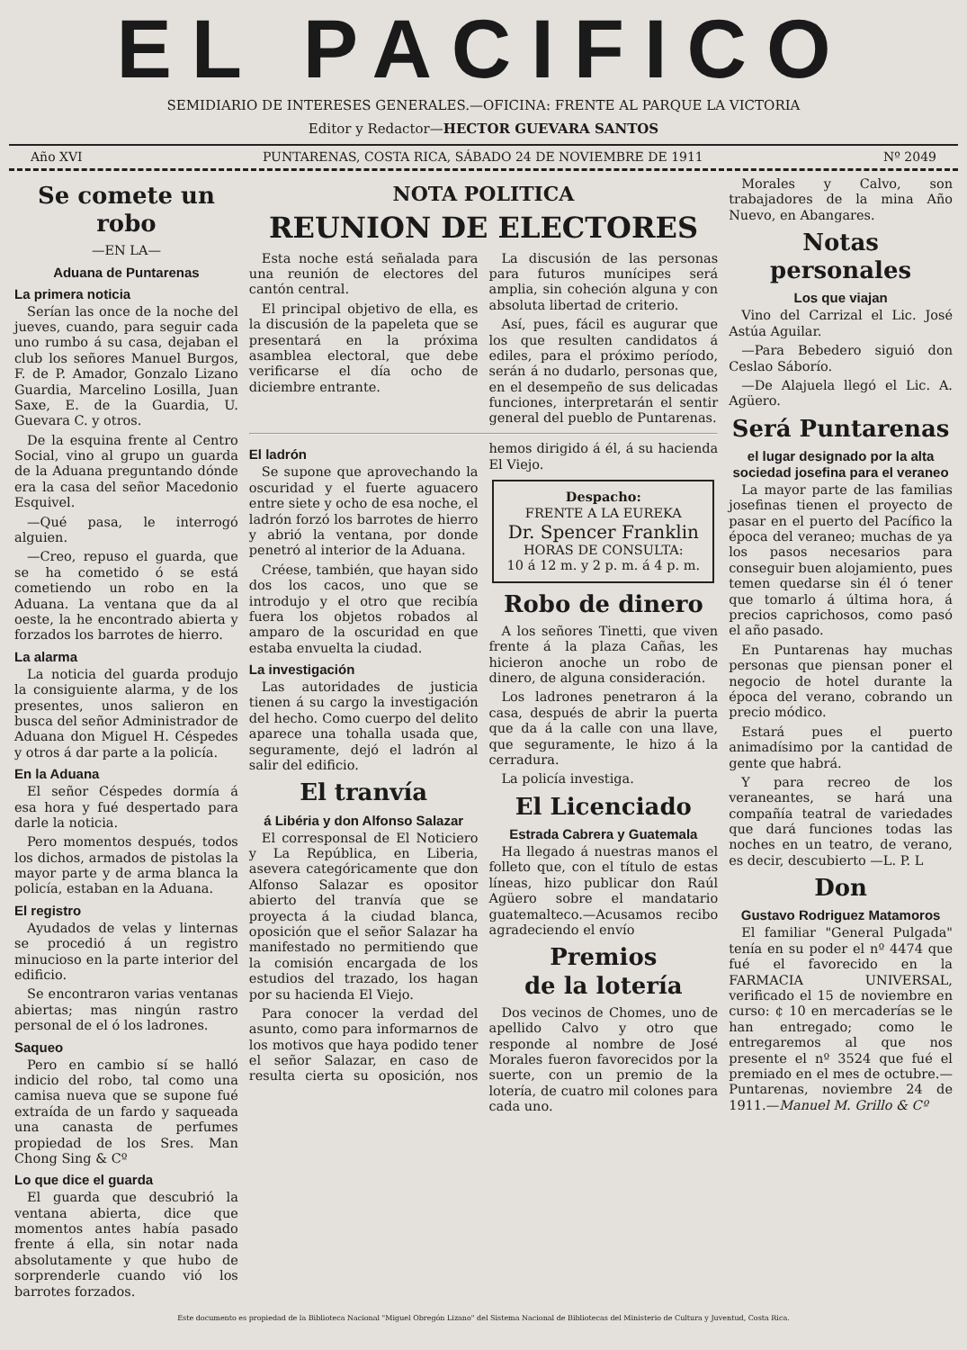EL PACIFICO
SEMIDIARIO DE INTERESES GENERALES.—OFICINA: FRENTE AL PARQUE LA VICTORIA
Editor y Redactor—HECTOR GUEVARA SANTOS
Año XVI PUNTARENAS, COSTA RICA, SÁBADO 24 DE NOVIEMBRE DE 1911 Nº 2049
Se comete un robo
—EN LA—
Aduana de Puntarenas
La primera noticia
Serían las once de la noche del jueves, cuando, para seguir cada uno rumbo á su casa, dejaban el club los señores Manuel Burgos, F. de P. Amador, Gonzalo Lizano Guardia, Marcelino Losilla, Juan Saxe, E. de la Guardia, U. Guevara C. y otros.
De la esquina frente al Centro Social, vino al grupo un guarda de la Aduana preguntando dónde era la casa del señor Macedonio Esquivel.
—Qué pasa, le interrogó alguien.
—Creo, repuso el guarda, que se ha cometido ó se está cometiendo un robo en la Aduana. La ventana que da al oeste, la he encontrado abierta y forzados los barrotes de hierro.
La alarma
La noticia del guarda produjo la consiguiente alarma, y de los presentes, unos salieron en busca del señor Administrador de Aduana don Miguel H. Céspedes y otros á dar parte a la policía.
En la Aduana
El señor Céspedes dormía á esa hora y fué despertado para darle la noticia.
Pero momentos después, todos los dichos, armados de pistolas la mayor parte y de arma blanca la policía, estaban en la Aduana.
El registro
Ayudados de velas y linternas se procedió á un registro minucioso en la parte interior del edificio.
Se encontraron varias ventanas abiertas; mas ningún rastro personal de el ó los ladrones.
Saqueo
Pero en cambio sí se halló indicio del robo, tal como una camisa nueva que se supone fué extraída de un fardo y saqueada una canasta de perfumes propiedad de los Sres. Man Chong Sing & Cº
Lo que dice el guarda
El guarda que descubrió la ventana abierta, dice que momentos antes había pasado frente á ella, sin notar nada absolutamente y que hubo de sorprenderle cuando vió los barrotes forzados.
NOTA POLITICA
REUNION DE ELECTORES
Esta noche está señalada para una reunión de electores del cantón central.
El principal objetivo de ella, es la discusión de la papeleta que se presentará en la próxima asamblea electoral, que debe verificarse el día ocho de diciembre entrante.
La discusión de las personas para futuros munícipes será amplia, sin coheción alguna y con absoluta libertad de criterio.
Así, pues, fácil es augurar que los que resulten candidatos á ediles, para el próximo período, serán á no dudarlo, personas que, en el desempeño de sus delicadas funciones, interpretarán el sentir general del pueblo de Puntarenas.
El ladrón
Se supone que aprovechando la oscuridad y el fuerte aguacero entre siete y ocho de esa noche, el ladrón forzó los barrotes de hierro y abrió la ventana, por donde penetró al interior de la Aduana.
Créese, también, que hayan sido dos los cacos, uno que se introdujo y el otro que recibía fuera los objetos robados al amparo de la oscuridad en que estaba envuelta la ciudad.
La investigación
Las autoridades de justicia tienen á su cargo la investigación del hecho. Como cuerpo del delito aparece una tohalla usada que, seguramente, dejó el ladrón al salir del edificio.
El tranvía
á Libéria y don Alfonso Salazar
El corresponsal de El Noticiero y La República, en Liberia, asevera categóricamente que don Alfonso Salazar es opositor abierto del tranvía que se proyecta á la ciudad blanca, oposición que el señor Salazar ha manifestado no permitiendo que la comisión encargada de los estudios del trazado, los hagan por su hacienda El Viejo.
Para conocer la verdad del asunto, como para informarnos de los motivos que haya podido tener el señor Salazar, en caso de resulta cierta su oposición, nos hemos dirigido á él, á su hacienda El Viejo.
Despacho:
FRENTE A LA EUREKA
Dr. Spencer Franklin
HORAS DE CONSULTA:
10 á 12 m. y 2 p. m. á 4 p. m.
Robo de dinero
A los señores Tinetti, que viven frente á la plaza Cañas, les hicieron anoche un robo de dinero, de alguna consideración.
Los ladrones penetraron á la casa, después de abrir la puerta que da á la calle con una llave, que seguramente, le hizo á la cerradura.
La policía investiga.
El Licenciado
Estrada Cabrera y Guatemala
Ha llegado á nuestras manos el folleto que, con el título de estas líneas, hizo publicar don Raúl Agüero sobre el mandatario guatemalteco.—Acusamos recibo agradeciendo el envío
Premios
de la lotería
Dos vecinos de Chomes, uno de apellido Calvo y otro que responde al nombre de José Morales fueron favorecidos por la suerte, con un premio de la lotería, de cuatro mil colones para cada uno.
Morales y Calvo, son trabajadores de la mina Año Nuevo, en Abangares.
Notas personales
Los que viajan
Vino del Carrizal el Lic. José Astúa Aguilar.
—Para Bebedero siguió don Ceslao Sáborío.
—De Alajuela llegó el Lic. A. Agüero.
Será Puntarenas
el lugar designado por la alta sociedad josefina para el veraneo
La mayor parte de las familias josefinas tienen el proyecto de pasar en el puerto del Pacífico la época del veraneo; muchas de ya los pasos necesarios para conseguir buen alojamiento, pues temen quedarse sin él ó tener que tomarlo á última hora, á precios caprichosos, como pasó el año pasado.
En Puntarenas hay muchas personas que piensan poner el negocio de hotel durante la época del verano, cobrando un precio módico.
Estará pues el puerto animadísimo por la cantidad de gente que habrá.
Y para recreo de los veraneantes, se hará una compañía teatral de variedades que dará funciones todas las noches en un teatro, de verano, es decir, descubierto —L. P. L
Don
Gustavo Rodriguez Matamoros
El familiar "General Pulgada" tenía en su poder el nº 4474 que fué el favorecido en la FARMACIA UNIVERSAL, verificado el 15 de noviembre en curso: ¢ 10 en mercaderías se le han entregado; como le entregaremos al que nos presente el nº 3524 que fué el premiado en el mes de octubre.—Puntarenas, noviembre 24 de 1911.—Manuel M. Grillo & Cº
Este documento es propiedad de la Biblioteca Nacional "Miguel Obregón Lizano" del Sistema Nacional de Bibliotecas del Ministerio de Cultura y Juventud, Costa Rica.